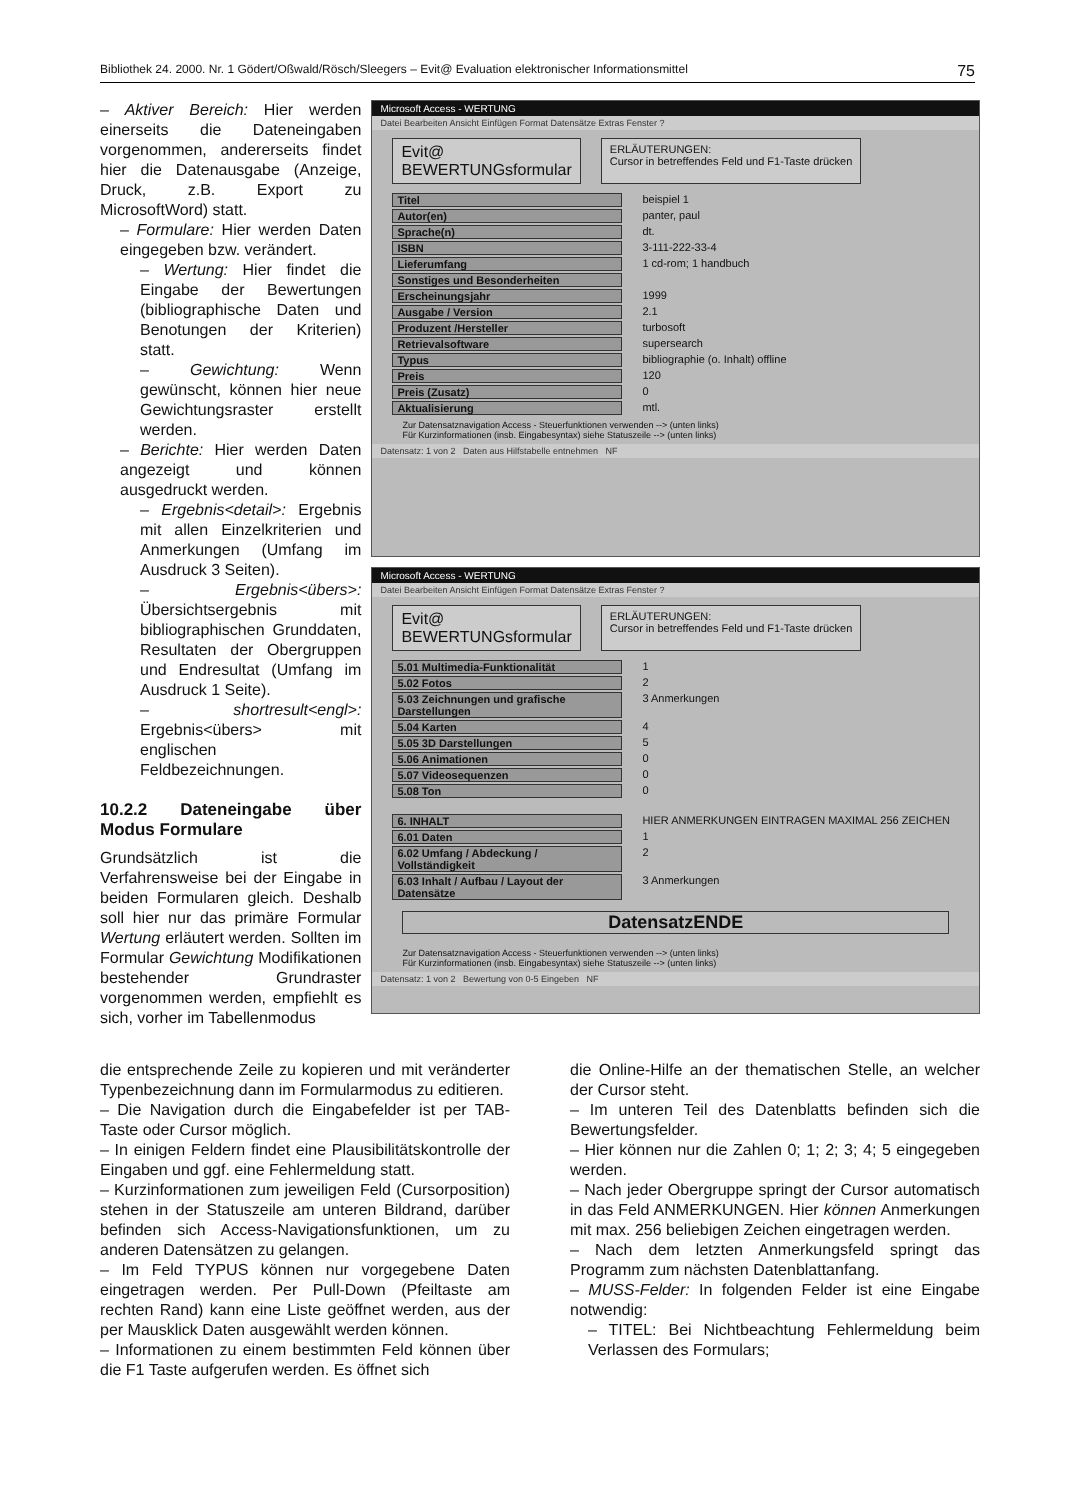Bibliothek 24. 2000. Nr. 1 Gödert/Oßwald/Rösch/Sleegers – Evit@ Evaluation elektronischer Informationsmittel 75
– Aktiver Bereich: Hier werden einerseits die Dateneingaben vorgenommen, andererseits findet hier die Datenausgabe (Anzeige, Druck, z.B. Export zu MicrosoftWord) statt.
– Formulare: Hier werden Daten eingegeben bzw. verändert.
– Wertung: Hier findet die Eingabe der Bewertungen (bibliographische Daten und Benotungen der Kriterien) statt.
– Gewichtung: Wenn gewünscht, können hier neue Gewichtungsraster erstellt werden.
– Berichte: Hier werden Daten angezeigt und können ausgedruckt werden.
– Ergebnis<detail>: Ergebnis mit allen Einzelkriterien und Anmerkungen (Umfang im Ausdruck 3 Seiten).
– Ergebnis<übers>: Übersichtsergebnis mit bibliographischen Grunddaten, Resultaten der Obergruppen und Endresultat (Umfang im Ausdruck 1 Seite).
– shortresult<engl>: Ergebnis<übers> mit englischen Feldbezeichnungen.
10.2.2 Dateneingabe über Modus Formulare
Grundsätzlich ist die Verfahrensweise bei der Eingabe in beiden Formularen gleich. Deshalb soll hier nur das primäre Formular Wertung erläutert werden. Sollten im Formular Gewichtung Modifikationen bestehender Grundraster vorgenommen werden, empfiehlt es sich, vorher im Tabellenmodus
Microsoft Access - WERTUNG
Datei Bearbeiten Ansicht Einfügen Format Datensätze Extras Fenster ?
Evit@
BEWERTUNGsformular
ERLÄUTERUNGEN:
Cursor in betreffendes Feld und F1-Taste drücken
Titel beispiel 1
Autor(en) panter, paul
Sprache(n) dt.
ISBN 3-111-222-33-4
Lieferumfang 1 cd-rom; 1 handbuch
Sonstiges und Besonderheiten
Erscheinungsjahr 1999
Ausgabe / Version 2.1
Produzent /Hersteller turbosoft
Retrievalsoftware supersearch
Typus bibliographie (o. Inhalt) offline
Preis 120
Preis (Zusatz) 0
Aktualisierung mtl.
Zur Datensatznavigation Access - Steuerfunktionen verwenden --> (unten links)
Für Kurzinformationen (insb. Eingabesyntax) siehe Statuszeile --> (unten links)
Datensatz: 1 von 2 Daten aus Hilfstabelle entnehmen NF
Microsoft Access - WERTUNG
Datei Bearbeiten Ansicht Einfügen Format Datensätze Extras Fenster ?
Evit@
BEWERTUNGsformular
ERLÄUTERUNGEN:
Cursor in betreffendes Feld und F1-Taste drücken
5.01 Multimedia-Funktionalität 1
5.02 Fotos 2
5.03 Zeichnungen und grafische Darstellungen 3 Anmerkungen
5.04 Karten 4
5.05 3D Darstellungen 5
5.06 Animationen 0
5.07 Videosequenzen 0
5.08 Ton 0
6. INHALT HIER ANMERKUNGEN EINTRAGEN MAXIMAL 256 ZEICHEN
6.01 Daten 1
6.02 Umfang / Abdeckung / Vollständigkeit 2
6.03 Inhalt / Aufbau / Layout der Datensätze 3 Anmerkungen
DatensatzENDE
Zur Datensatznavigation Access - Steuerfunktionen verwenden --> (unten links)
Für Kurzinformationen (insb. Eingabesyntax) siehe Statuszeile --> (unten links)
Datensatz: 1 von 2 Bewertung von 0-5 Eingeben NF
die entsprechende Zeile zu kopieren und mit veränderter Typenbezeichnung dann im Formularmodus zu editieren.
– Die Navigation durch die Eingabefelder ist per TAB-Taste oder Cursor möglich.
– In einigen Feldern findet eine Plausibilitätskontrolle der Eingaben und ggf. eine Fehlermeldung statt.
– Kurzinformationen zum jeweiligen Feld (Cursorposition) stehen in der Statuszeile am unteren Bildrand, darüber befinden sich Access-Navigationsfunktionen, um zu anderen Datensätzen zu gelangen.
– Im Feld TYPUS können nur vorgegebene Daten eingetragen werden. Per Pull-Down (Pfeiltaste am rechten Rand) kann eine Liste geöffnet werden, aus der per Mausklick Daten ausgewählt werden können.
– Informationen zu einem bestimmten Feld können über die F1 Taste aufgerufen werden. Es öffnet sich
die Online-Hilfe an der thematischen Stelle, an welcher der Cursor steht.
– Im unteren Teil des Datenblatts befinden sich die Bewertungsfelder.
– Hier können nur die Zahlen 0; 1; 2; 3; 4; 5 eingegeben werden.
– Nach jeder Obergruppe springt der Cursor automatisch in das Feld ANMERKUNGEN. Hier können Anmerkungen mit max. 256 beliebigen Zeichen eingetragen werden.
– Nach dem letzten Anmerkungsfeld springt das Programm zum nächsten Datenblattanfang.
– MUSS-Felder: In folgenden Felder ist eine Eingabe notwendig:
– TITEL: Bei Nichtbeachtung Fehlermeldung beim Verlassen des Formulars;